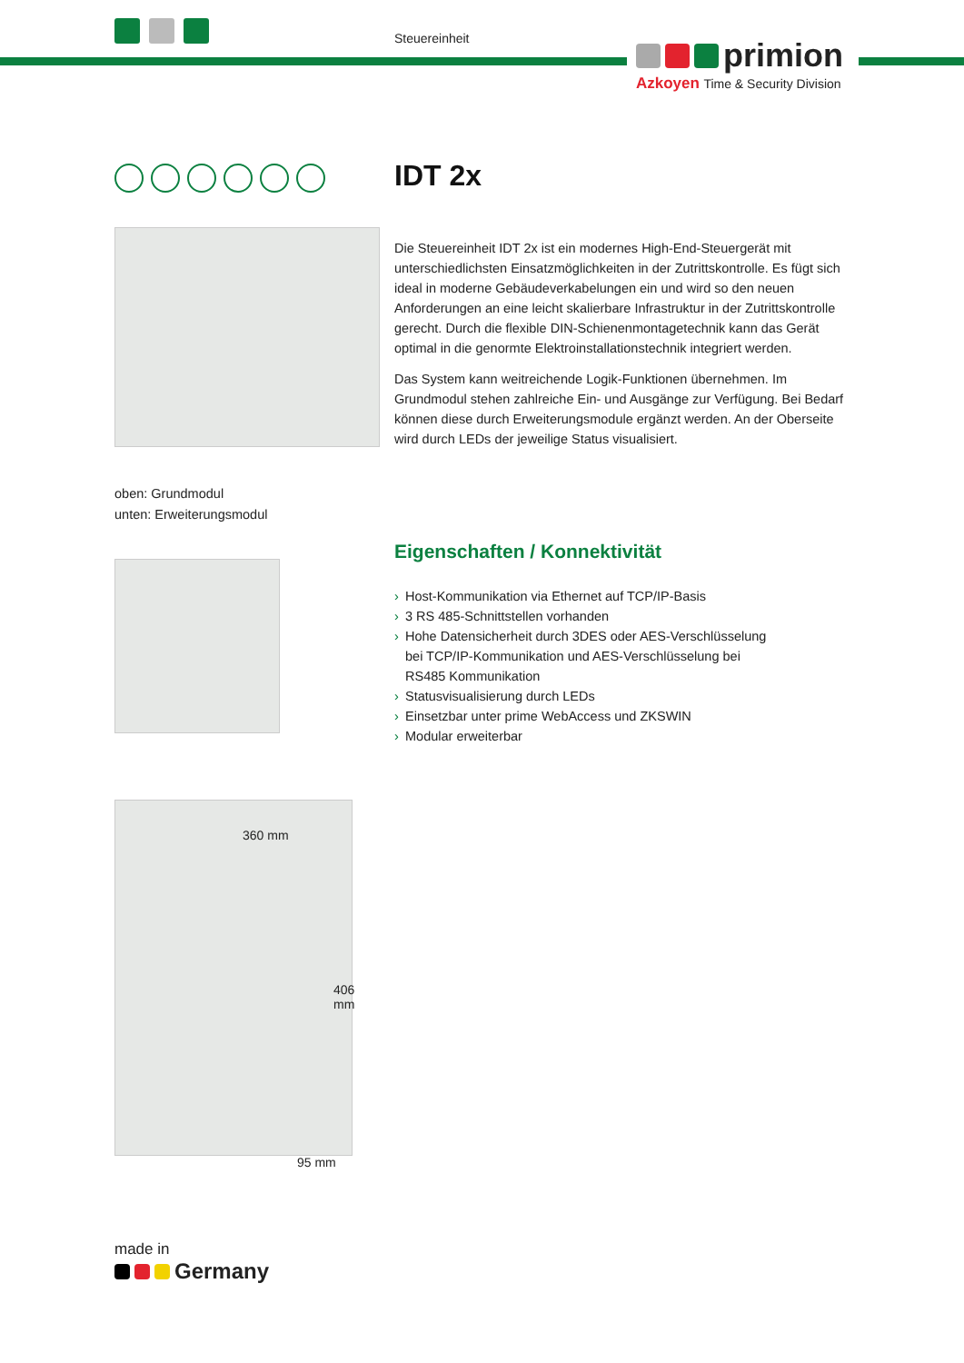Steuereinheit
primion
Azkoyen Time & Security Division
oben: Grundmodul
unten: Erweiterungsmodul
360 mm
406 mm
95 mm
made in
Germany
IDT 2x
Die Steuereinheit IDT 2x ist ein modernes High-End-Steuergerät mit unterschiedlichsten Einsatzmöglichkeiten in der Zutrittskontrolle. Es fügt sich ideal in moderne Gebäudeverkabelungen ein und wird so den neuen Anforderungen an eine leicht skalierbare Infrastruktur in der Zutrittskontrolle gerecht. Durch die flexible DIN-Schienenmontagetechnik kann das Gerät optimal in die genormte Elektroinstallationstechnik integriert werden.
Das System kann weitreichende Logik-Funktionen übernehmen. Im Grundmodul stehen zahlreiche Ein- und Ausgänge zur Verfügung. Bei Bedarf können diese durch Erweiterungsmodule ergänzt werden. An der Oberseite wird durch LEDs der jeweilige Status visualisiert.
Eigenschaften / Konnektivität
› Host-Kommunikation via Ethernet auf TCP/IP-Basis
› 3 RS 485-Schnittstellen vorhanden
› Hohe Datensicherheit durch 3DES oder AES-Verschlüsselung bei TCP/IP-Kommunikation und AES-Verschlüsselung bei RS485 Kommunikation
› Statusvisualisierung durch LEDs
› Einsetzbar unter prime WebAccess und ZKSWIN
› Modular erweiterbar